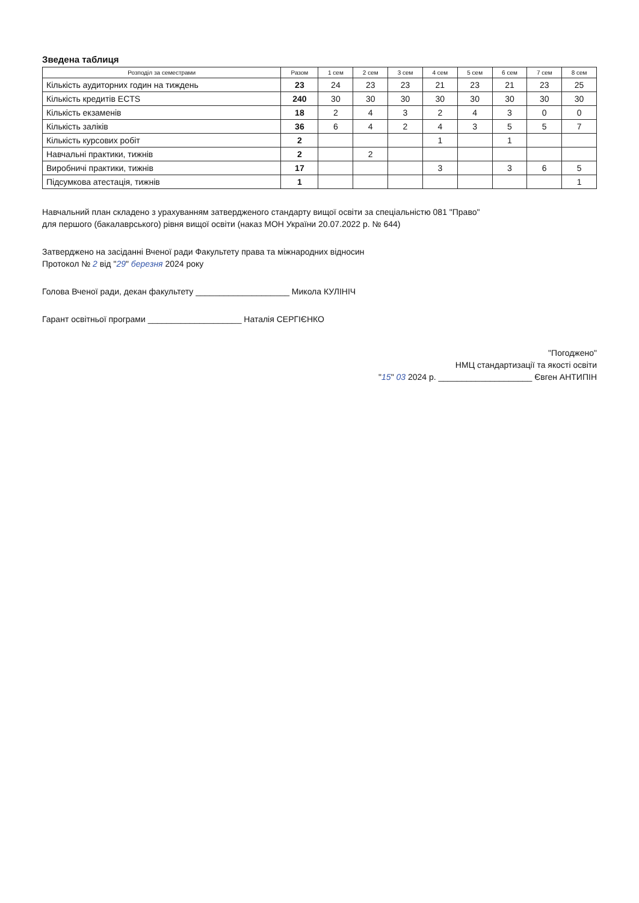Зведена таблиця
| Розподіл за семестрами | Разом | 1 сем | 2 сем | 3 сем | 4 сем | 5 сем | 6 сем | 7 сем | 8 сем |
| --- | --- | --- | --- | --- | --- | --- | --- | --- | --- |
| Кількість аудиторних годин на тиждень | 23 | 24 | 23 | 23 | 21 | 23 | 21 | 23 | 25 |
| Кількість кредитів ECTS | 240 | 30 | 30 | 30 | 30 | 30 | 30 | 30 | 30 |
| Кількість екзаменів | 18 | 2 | 4 | 3 | 2 | 4 | 3 | 0 | 0 |
| Кількість заліків | 36 | 6 | 4 | 2 | 4 | 3 | 5 | 5 | 7 |
| Кількість курсових робіт | 2 | | | | 1 | | 1 | | |
| Навчальні практики, тижнів | 2 | | 2 | | | | | | |
| Виробничі практики, тижнів | 17 | | | | 3 | | 3 | 6 | 5 |
| Підсумкова атестація, тижнів | 1 | | | | | | | | 1 |
Навчальний план складено з урахуванням затвердженого стандарту вищої освіти за спеціальністю 081 "Право"
для першого (бакалаврського) рівня вищої освіти (наказ МОН України 20.07.2022 р. № 644)
Затверджено на засіданні Вченої ради Факультету права та міжнародних відносин
Протокол № 2 від "29" березня 2024 року
Голова Вченої ради, декан факультету ____________________ Микола КУЛІНІЧ
Гарант освітньої програми ____________________ Наталія СЕРГІЄНКО
"Погоджено"
НМЦ стандартизації та якості освіти
"15" 03 2024 р. ____________________ Євген АНТИПІН